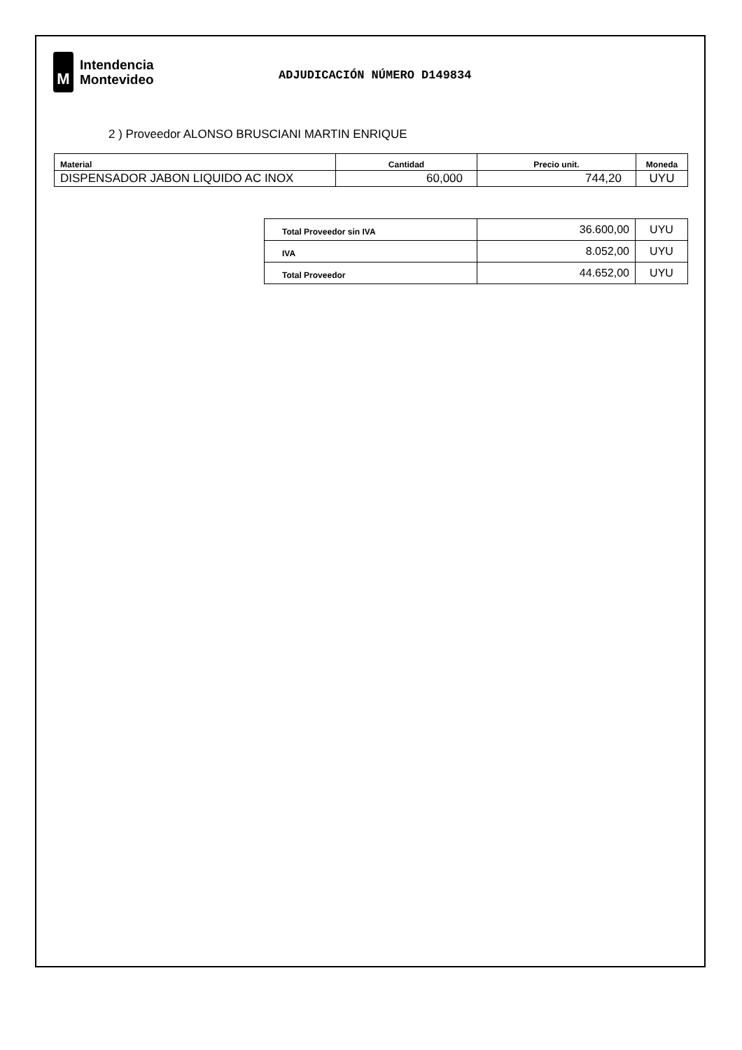M
Intendencia
Montevideo
ADJUDICACIÓN NÚMERO D149834
2 ) Proveedor ALONSO BRUSCIANI MARTIN ENRIQUE
| Material | Cantidad | Precio unit. | Moneda |
| --- | --- | --- | --- |
| DISPENSADOR JABON LIQUIDO AC INOX | 60,000 | 744,20 | UYU |
| Total Proveedor sin IVA | 36.600,00 | UYU |
| IVA | 8.052,00 | UYU |
| Total Proveedor | 44.652,00 | UYU |